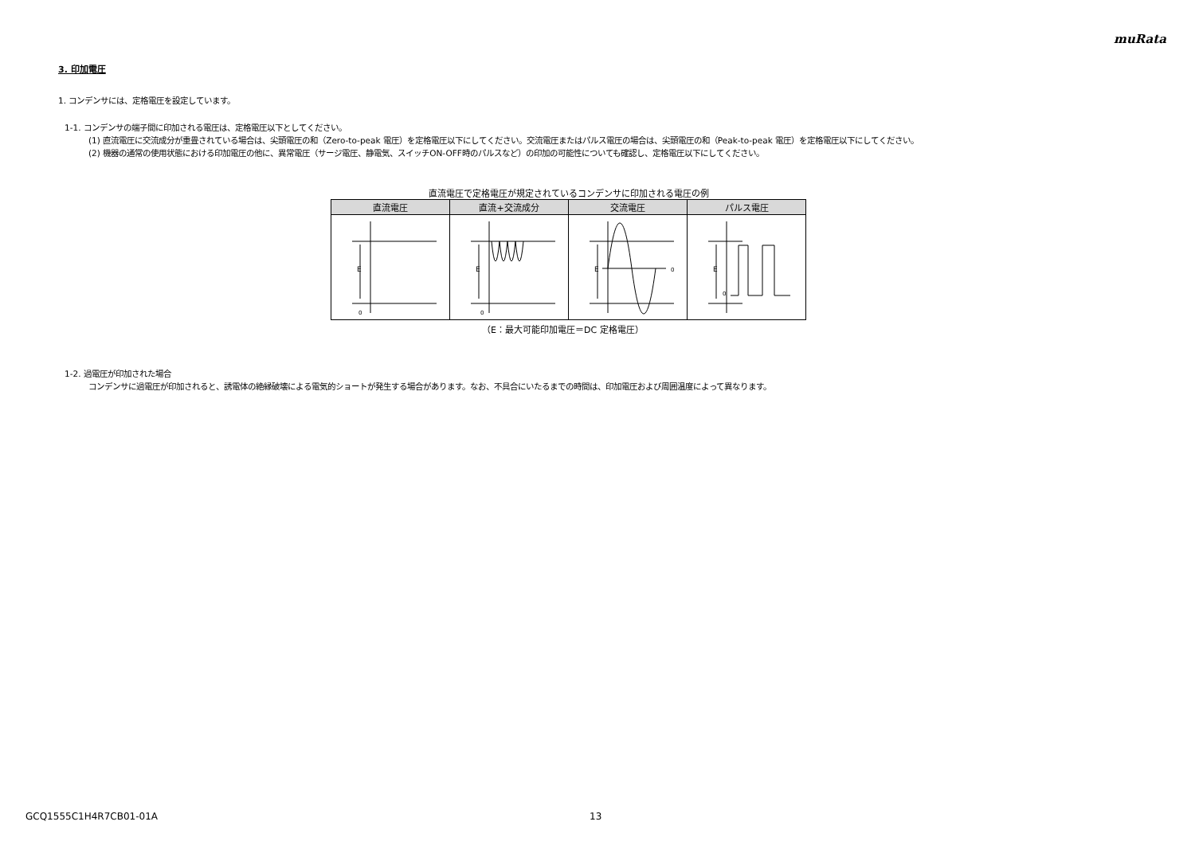muRata
3. 印加電圧
1. コンデンサには、定格電圧を設定しています。
1-1. コンデンサの端子間に印加される電圧は、定格電圧以下としてください。
(1) 直流電圧に交流成分が重畳されている場合は、尖頭電圧の和（Zero-to-peak 電圧）を定格電圧以下にしてください。交流電圧またはパルス電圧の場合は、尖頭電圧の和（Peak-to-peak 電圧）を定格電圧以下にしてください。
(2) 機器の通常の使用状態における印加電圧の他に、異常電圧（サージ電圧、静電気、スイッチON-OFF時のパルスなど）の印加の可能性についても確認し、定格電圧以下にしてください。
直流電圧で定格電圧が規定されているコンデンサに印加される電圧の例
| 直流電圧 | 直流+交流成分 | 交流電圧 | パルス電圧 |
| --- | --- | --- | --- |
| E 0 | E 0 | E 0 | E 0 |
（E：最大可能印加電圧＝DC 定格電圧）
1-2. 過電圧が印加された場合
コンデンサに過電圧が印加されると、誘電体の絶縁破壊による電気的ショートが発生する場合があります。なお、不具合にいたるまでの時間は、印加電圧および周囲温度によって異なります。
GCQ1555C1H4R7CB01-01A 13